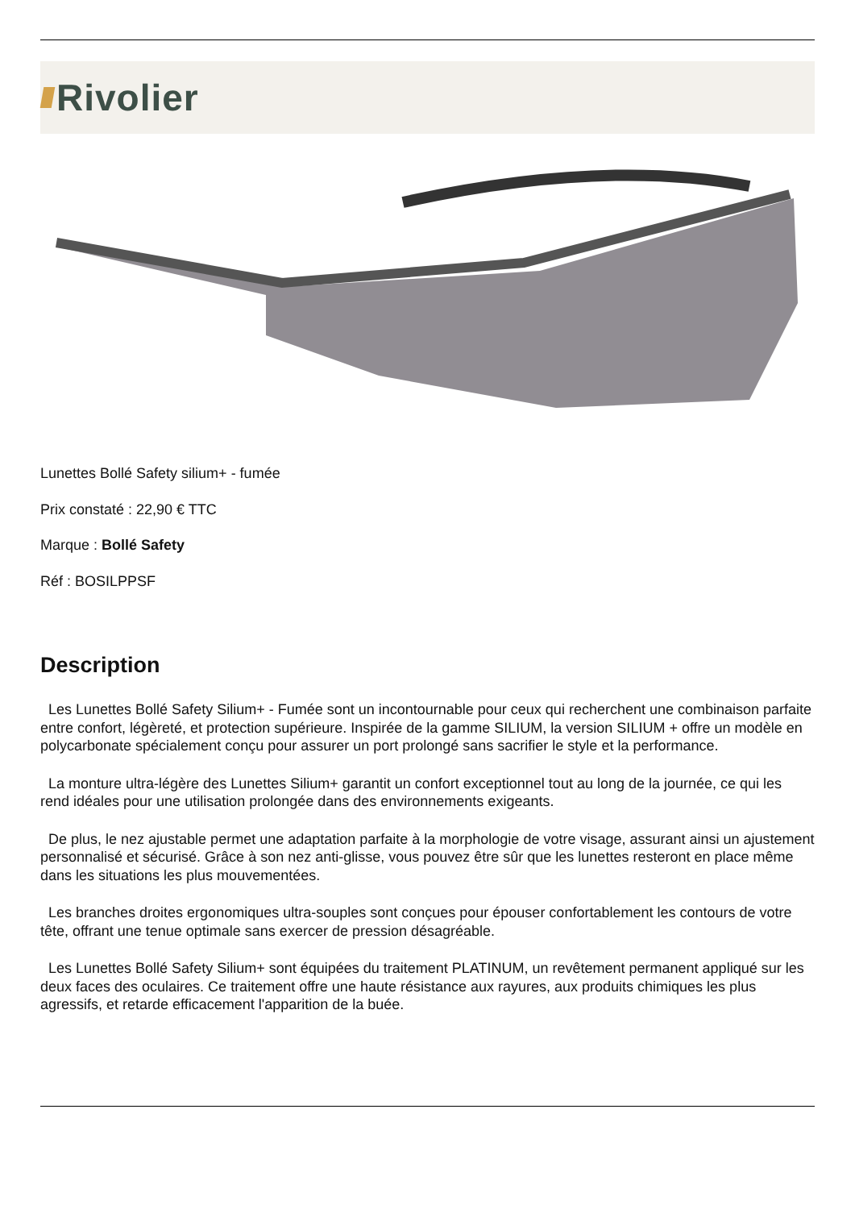Rivolier
Lunettes Bollé Safety silium+ - fumée
Prix constaté : 22,90 € TTC
Marque : Bollé Safety
Réf : BOSILPPSF
Description
Les Lunettes Bollé Safety Silium+ - Fumée sont un incontournable pour ceux qui recherchent une combinaison parfaite entre confort, légèreté, et protection supérieure. Inspirée de la gamme SILIUM, la version SILIUM + offre un modèle en polycarbonate spécialement conçu pour assurer un port prolongé sans sacrifier le style et la performance.
La monture ultra-légère des Lunettes Silium+ garantit un confort exceptionnel tout au long de la journée, ce qui les rend idéales pour une utilisation prolongée dans des environnements exigeants.
De plus, le nez ajustable permet une adaptation parfaite à la morphologie de votre visage, assurant ainsi un ajustement personnalisé et sécurisé. Grâce à son nez anti-glisse, vous pouvez être sûr que les lunettes resteront en place même dans les situations les plus mouvementées.
Les branches droites ergonomiques ultra-souples sont conçues pour épouser confortablement les contours de votre tête, offrant une tenue optimale sans exercer de pression désagréable.
Les Lunettes Bollé Safety Silium+ sont équipées du traitement PLATINUM, un revêtement permanent appliqué sur les deux faces des oculaires. Ce traitement offre une haute résistance aux rayures, aux produits chimiques les plus agressifs, et retarde efficacement l'apparition de la buée.